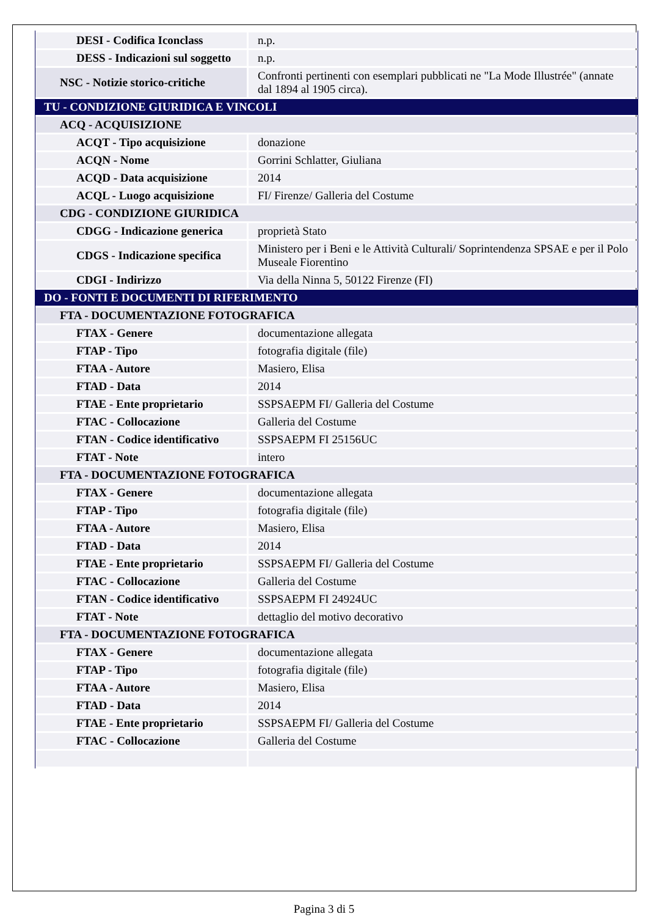| DESI - Codifica Iconclass | n.p. |
| DESS - Indicazioni sul soggetto | n.p. |
| NSC - Notizie storico-critiche | Confronti pertinenti con esemplari pubblicati ne "La Mode Illustrée" (annate dal 1894 al 1905 circa). |
| TU - CONDIZIONE GIURIDICA E VINCOLI | |
| ACQ - ACQUISIZIONE | |
| ACQT - Tipo acquisizione | donazione |
| ACQN - Nome | Gorrini Schlatter, Giuliana |
| ACQD - Data acquisizione | 2014 |
| ACQL - Luogo acquisizione | FI/ Firenze/ Galleria del Costume |
| CDG - CONDIZIONE GIURIDICA | |
| CDGG - Indicazione generica | proprietà Stato |
| CDGS - Indicazione specifica | Ministero per i Beni e le Attività Culturali/ Soprintendenza SPSAE e per il Polo Museale Fiorentino |
| CDGI - Indirizzo | Via della Ninna 5, 50122 Firenze (FI) |
| DO - FONTI E DOCUMENTI DI RIFERIMENTO | |
| FTA - DOCUMENTAZIONE FOTOGRAFICA | |
| FTAX - Genere | documentazione allegata |
| FTAP - Tipo | fotografia digitale (file) |
| FTAA - Autore | Masiero, Elisa |
| FTAD - Data | 2014 |
| FTAE - Ente proprietario | SSPSAEPM FI/ Galleria del Costume |
| FTAC - Collocazione | Galleria del Costume |
| FTAN - Codice identificativo | SSPSAEPM FI 25156UC |
| FTAT - Note | intero |
| FTA - DOCUMENTAZIONE FOTOGRAFICA | |
| FTAX - Genere | documentazione allegata |
| FTAP - Tipo | fotografia digitale (file) |
| FTAA - Autore | Masiero, Elisa |
| FTAD - Data | 2014 |
| FTAE - Ente proprietario | SSPSAEPM FI/ Galleria del Costume |
| FTAC - Collocazione | Galleria del Costume |
| FTAN - Codice identificativo | SSPSAEPM FI 24924UC |
| FTAT - Note | dettaglio del motivo decorativo |
| FTA - DOCUMENTAZIONE FOTOGRAFICA | |
| FTAX - Genere | documentazione allegata |
| FTAP - Tipo | fotografia digitale (file) |
| FTAA - Autore | Masiero, Elisa |
| FTAD - Data | 2014 |
| FTAE - Ente proprietario | SSPSAEPM FI/ Galleria del Costume |
| FTAC - Collocazione | Galleria del Costume |
Pagina 3 di 5